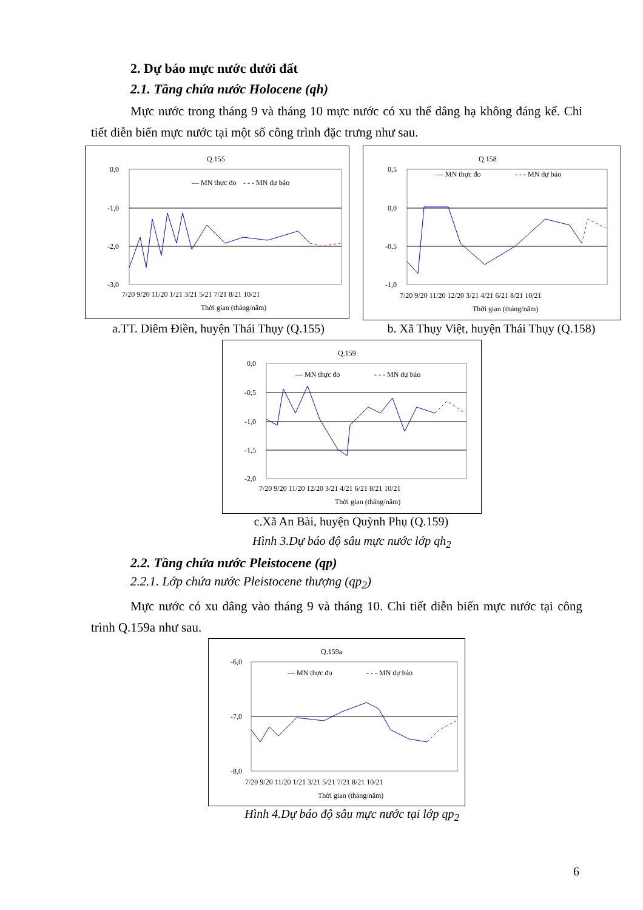2. Dự báo mực nước dưới đất
2.1. Tầng chứa nước Holocene (qh)
Mực nước trong tháng 9 và tháng 10 mực nước có xu thế dâng hạ không đáng kể. Chi tiết diễn biến mực nước tại một số công trình đặc trưng như sau.
Q.155
0,0
-1,0
-2,0
-3,0
— MN thực đo
- - - MN dự báo
7/20 9/20 11/20 1/21 3/21 5/21 7/21 8/21 10/21
Thời gian (tháng/năm)
a.TT. Diêm Điền, huyện Thái Thụy (Q.155)
Q.158
0,5
0,0
-0,5
-1,0
— MN thực đo
- - - MN dự báo
7/20 9/20 11/20 12/20 3/21 4/21 6/21 8/21 10/21
Thời gian (tháng/năm)
b. Xã Thụy Việt, huyện Thái Thụy (Q.158)
Q.159
0,0
-0,5
-1,0
-1,5
-2,0
— MN thực đo
- - - MN dự báo
7/20 9/20 11/20 12/20 3/21 4/21 6/21 8/21 10/21
Thời gian (tháng/năm)
c.Xã An Bài, huyện Quỳnh Phụ (Q.159)
Hình 3.Dự báo độ sâu mực nước lớp qh<sub>2</sub>
2.2. Tầng chứa nước Pleistocene (qp)
2.2.1. Lớp chứa nước Pleistocene thượng (qp<sub>2</sub>)
Mực nước có xu dâng vào tháng 9 và tháng 10. Chi tiết diễn biến mực nước tại công trình Q.159a như sau.
Q.159a
-6,0
-7,0
-8,0
— MN thực đo
- - - MN dự báo
7/20 9/20 11/20 1/21 3/21 5/21 7/21 8/21 10/21
Thời gian (tháng/năm)
Hình 4.Dự báo độ sâu mực nước tại lớp qp<sub>2</sub>
6